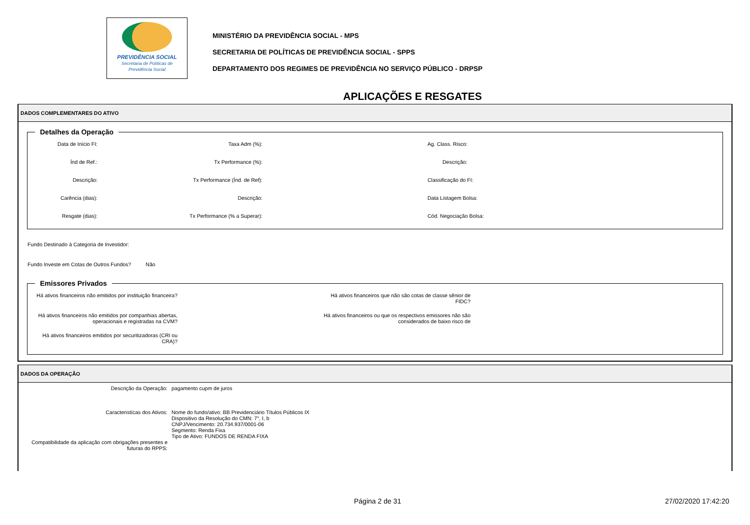PREVIDÊNCIA SOCIAL
Secretaria de Políticas de
Previdência Social
MINISTÉRIO DA PREVIDÊNCIA SOCIAL - MPS
SECRETARIA DE POLÍTICAS DE PREVIDÊNCIA SOCIAL - SPPS
DEPARTAMENTO DOS REGIMES DE PREVIDÊNCIA NO SERVIÇO PÚBLICO - DRPSP
APLICAÇÕES E RESGATES
DADOS COMPLEMENTARES DO ATIVO
Detalhes da Operação
Data de Início FI:
Taxa Adm (%):
Ag. Class. Risco:
Índ de Ref.:
Tx Performance (%):
Descrição:
Descrição:
Tx Performance (Índ. de Ref):
Classificação do FI:
Carência (dias):
Descrição:
Data Listagem Bolsa:
Resgate (dias):
Tx Performance (% a Superar):
Cód. Negociação Bolsa:
Fundo Destinado à Categoria de Investidor:
Fundo Investe em Cotas de Outros Fundos? Não
Emissores Privados
Há ativos financeiros não emitidos por instituição financeira?
Há ativos financeiros que não são cotas de classe sênior de FIDC?
Há ativos financeiros não emitidos por companhias abertas, operacionais e registradas na CVM?
Há ativos financeiros ou que os respectivos emissores não são considerados de baixo risco de
Há ativos financeiros emitidos por securitizadoras (CRI ou CRA)?
DADOS DA OPERAÇÃO
Descrição da Operação:
pagamento cupm de juros
Caracteristícas dos Ativos:
Nome do fundo/ativo: BB Previdenciário Títulos Públicos IX
Dispositivo da Resolução do CMN: 7°, I, b
CNPJ/Vencimento: 20.734.937/0001-06
Segmento: Renda Fixa
Tipo de Ativo: FUNDOS DE RENDA FIXA
Compatibilidade da aplicação com obrigações presentes e futuras do RPPS:
Página 2 de 31 27/02/2020 17:42:20